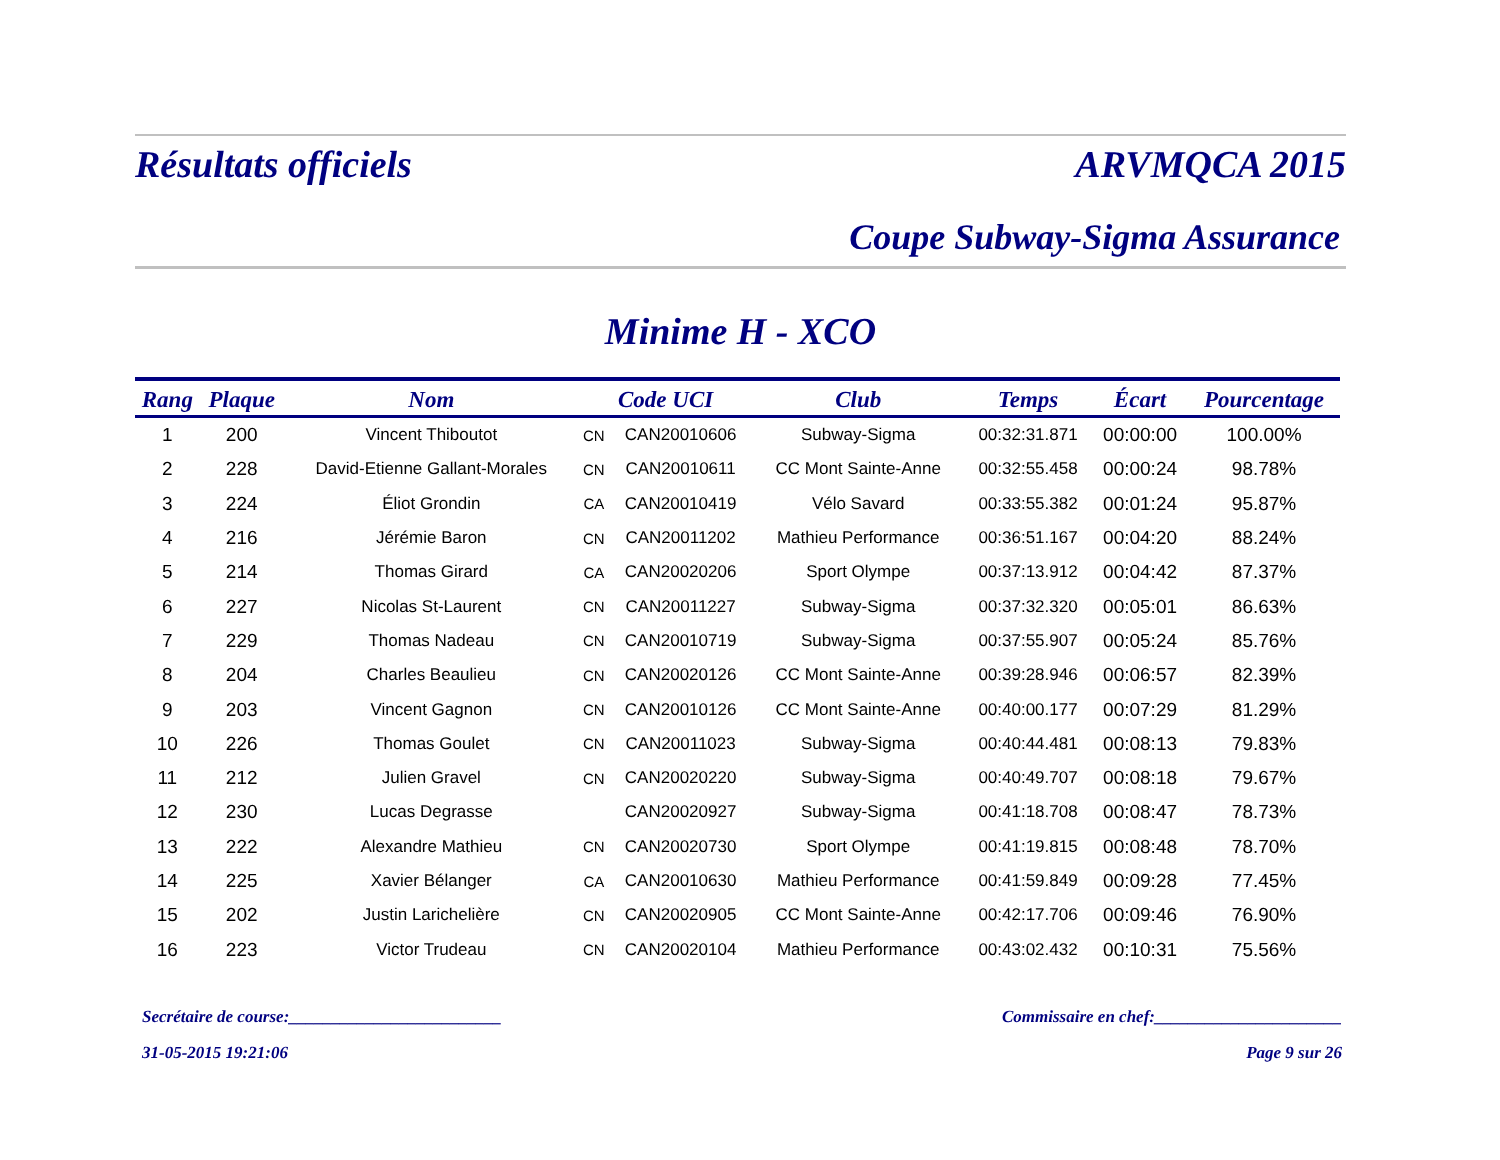Résultats officiels ARVMQCA 2015
Coupe Subway-Sigma Assurance
Minime H - XCO
| Rang | Plaque | Nom | Code UCI | | Club | Temps | Écart | Pourcentage |
| --- | --- | --- | --- | --- | --- | --- | --- | --- |
| 1 | 200 | Vincent Thiboutot | CN | CAN20010606 | Subway-Sigma | 00:32:31.871 | 00:00:00 | 100.00% |
| 2 | 228 | David-Etienne Gallant-Morales | CN | CAN20010611 | CC Mont Sainte-Anne | 00:32:55.458 | 00:00:24 | 98.78% |
| 3 | 224 | Éliot Grondin | CA | CAN20010419 | Vélo Savard | 00:33:55.382 | 00:01:24 | 95.87% |
| 4 | 216 | Jérémie Baron | CN | CAN20011202 | Mathieu Performance | 00:36:51.167 | 00:04:20 | 88.24% |
| 5 | 214 | Thomas Girard | CA | CAN20020206 | Sport Olympe | 00:37:13.912 | 00:04:42 | 87.37% |
| 6 | 227 | Nicolas St-Laurent | CN | CAN20011227 | Subway-Sigma | 00:37:32.320 | 00:05:01 | 86.63% |
| 7 | 229 | Thomas Nadeau | CN | CAN20010719 | Subway-Sigma | 00:37:55.907 | 00:05:24 | 85.76% |
| 8 | 204 | Charles Beaulieu | CN | CAN20020126 | CC Mont Sainte-Anne | 00:39:28.946 | 00:06:57 | 82.39% |
| 9 | 203 | Vincent Gagnon | CN | CAN20010126 | CC Mont Sainte-Anne | 00:40:00.177 | 00:07:29 | 81.29% |
| 10 | 226 | Thomas Goulet | CN | CAN20011023 | Subway-Sigma | 00:40:44.481 | 00:08:13 | 79.83% |
| 11 | 212 | Julien Gravel | CN | CAN20020220 | Subway-Sigma | 00:40:49.707 | 00:08:18 | 79.67% |
| 12 | 230 | Lucas Degrasse | | CAN20020927 | Subway-Sigma | 00:41:18.708 | 00:08:47 | 78.73% |
| 13 | 222 | Alexandre Mathieu | CN | CAN20020730 | Sport Olympe | 00:41:19.815 | 00:08:48 | 78.70% |
| 14 | 225 | Xavier Bélanger | CA | CAN20010630 | Mathieu Performance | 00:41:59.849 | 00:09:28 | 77.45% |
| 15 | 202 | Justin Larichelière | CN | CAN20020905 | CC Mont Sainte-Anne | 00:42:17.706 | 00:09:46 | 76.90% |
| 16 | 223 | Victor Trudeau | CN | CAN20020104 | Mathieu Performance | 00:43:02.432 | 00:10:31 | 75.56% |
Secrétaire de course:_________________________ Commissaire en chef:______________________
31-05-2015 19:21:06 Page 9 sur 26